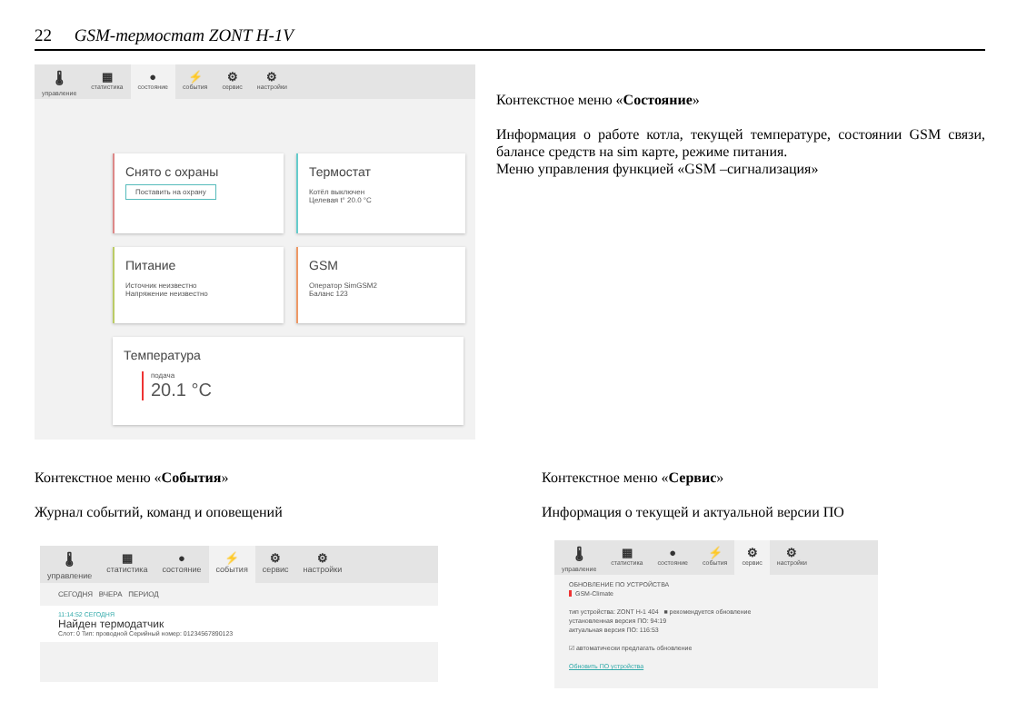22 GSM-термостат ZONT H-1V
🌡
управление
▦
статистика
●
состояние
⚡
события
⚙
сервис
⚙
настройки
Снято с охраны
Поставить на охрану
Термостат
Котёл выключен
Целевая t° 20.0 °C
Питание
Источник неизвестно
Напряжение неизвестно
GSM
Оператор SimGSM2
Баланс 123
Температура
подача
20.1 °C
Контекстное меню «Состояние»
Информация о работе котла, текущей температуре, состоянии GSM связи, балансе средств на sim карте, режиме питания.
Меню управления функцией «GSM –сигнализация»
Контекстное меню «События»
Журнал событий, команд и оповещений
Контекстное меню «Сервис»
Информация о текущей и актуальной версии ПО
🌡
управление
▦
статистика
●
состояние
⚡
события
⚙
сервис
⚙
настройки
СЕГОДНЯ ВЧЕРА ПЕРИОД
11:14:52 СЕГОДНЯ
Найден термодатчик
Слот: 0 Тип: проводной Серийный номер: 01234567890123
🌡
управление
▦
статистика
●
состояние
⚡
события
⚙
сервис
⚙
настройки
ОБНОВЛЕНИЕ ПО УСТРОЙСТВА
GSM-Climate
тип устройства: ZONT H-1 404 ■ рекомендуется обновление
установленная версия ПО: 94:19
актуальная версия ПО: 116:53
☑ автоматически предлагать обновление
Обновить ПО устройства